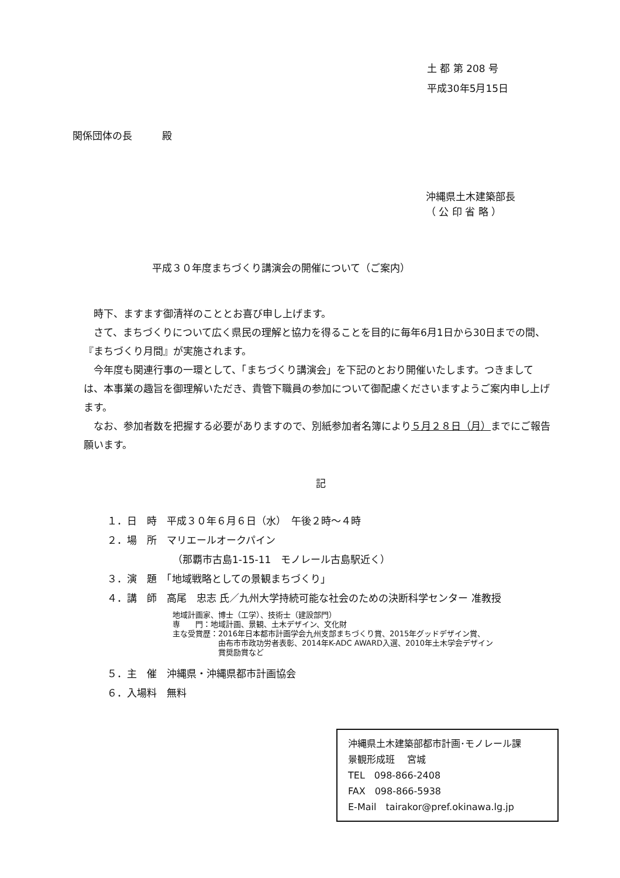土 都 第 208 号
平成30年5月15日
関係団体の長　　　殿
沖縄県土木建築部長
（ 公 印 省 略 ）
平成３０年度まちづくり講演会の開催について（ご案内）
　時下、ますます御清祥のこととお喜び申し上げます。
　さて、まちづくりについて広く県民の理解と協力を得ることを目的に毎年6月1日から30日までの間、『まちづくり月間』が実施されます。
　今年度も関連行事の一環として、「まちづくり講演会」を下記のとおり開催いたします。つきましては、本事業の趣旨を御理解いただき、貴管下職員の参加について御配慮くださいますようご案内申し上げます。
　なお、参加者数を把握する必要がありますので、別紙参加者名簿により５月２８日（月）までにご報告願います。
記
１．日　時　平成３０年６月６日（水）　午後２時～４時
２．場　所　マリエールオークパイン
（那覇市古島1-15-11　モノレール古島駅近く）
３．演　題　「地域戦略としての景観まちづくり」
４．講　師　高尾　忠志 氏／九州大学持続可能な社会のための決断科学センター 准教授
地域計画家、博士（工学）、技術士（建設部門）
専　　門：地域計画、景観、土木デザイン、文化財
主な受賞歴：2016年日本都市計画学会九州支部まちづくり賞、2015年グッドデザイン賞、
　　　　　　由布市市政功労者表彰、2014年K-ADC AWARD入選、2010年土木学会デザイン
　　　　　　賞奨励賞など
５．主　催　沖縄県・沖縄県都市計画協会
６．入場料　無料
沖縄県土木建築部都市計画･モノレール課
景観形成班　 宮城
TEL　098-866-2408
FAX　098-866-5938
E-Mail　tairakor@pref.okinawa.lg.jp